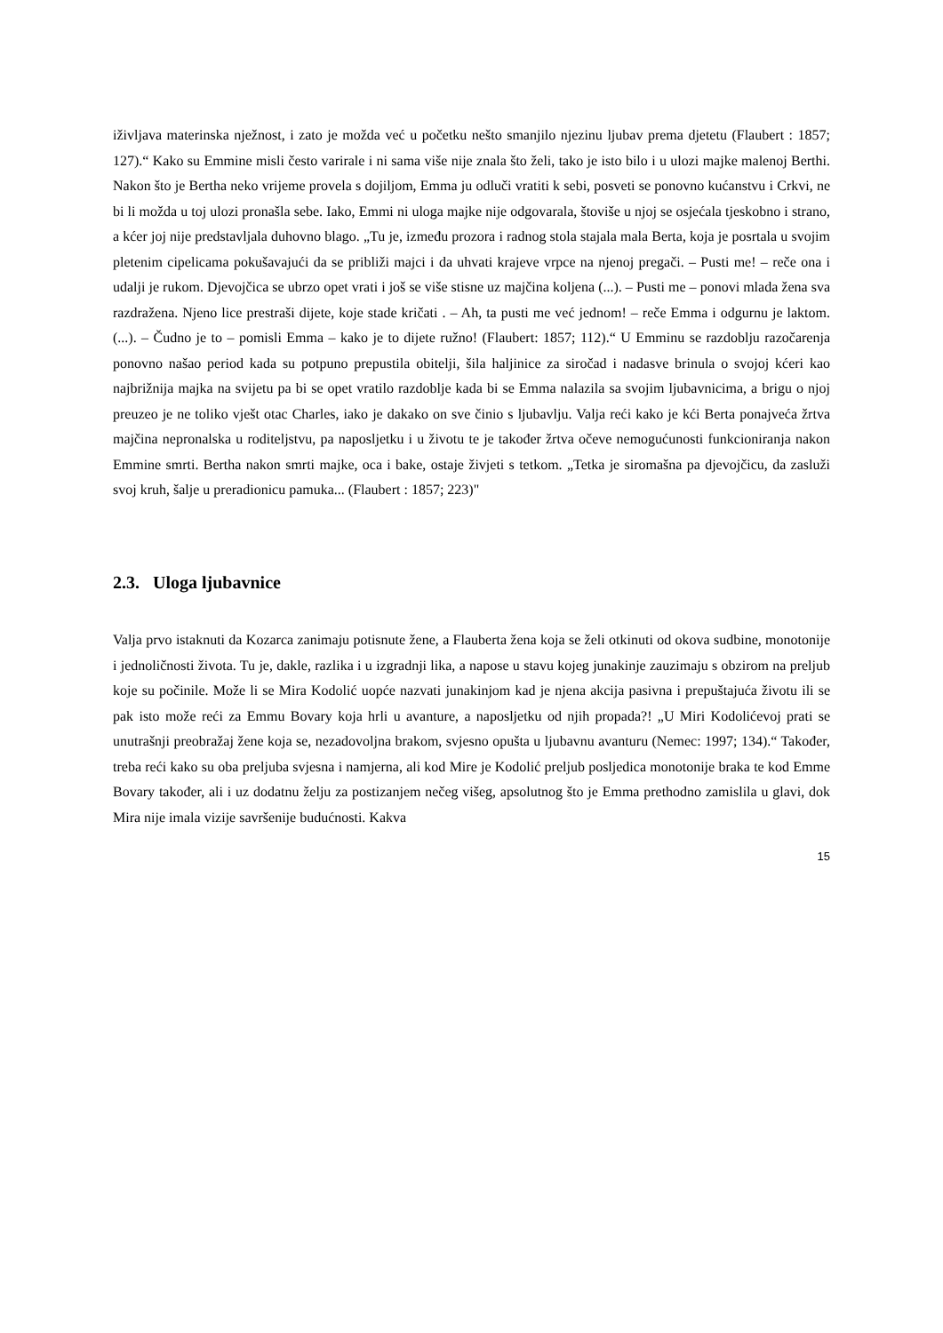iživljava materinska nježnost, i zato je možda već u početku nešto smanjilo njezinu ljubav prema djetetu (Flaubert : 1857; 127).“ Kako su Emmine misli često varirale i ni sama više nije znala što želi, tako je isto bilo i u ulozi majke malenoj Berthi. Nakon što je Bertha neko vrijeme provela s dojiljom, Emma ju odluči vratiti k sebi, posveti se ponovno kućanstvu i Crkvi, ne bi li možda u toj ulozi pronašla sebe. Iako, Emmi ni uloga majke nije odgovarala, štoviše u njoj se osjećala tjeskobno i strano, a kćer joj nije predstavljala duhovno blago. „Tu je, između prozora i radnog stola stajala mala Berta, koja je posrtala u svojim pletenim cipelicama pokušavajući da se približi majci i da uhvati krajeve vrpce na njenoj pregači. – Pusti me! – reče ona i udalji je rukom. Djevojčica se ubrzo opet vrati i još se više stisne uz majčina koljena (...). – Pusti me – ponovi mlada žena sva razdražena. Njeno lice prestraši dijete, koje stade kričati . – Ah, ta pusti me već jednom! – reče Emma i odgurnu je laktom. (...). – Čudno je to – pomisli Emma – kako je to dijete ružno! (Flaubert: 1857; 112).“ U Emminu se razdoblju razočarenja ponovno našao period kada su potpuno prepustila obitelji, šila haljinice za siročad i nadasve brinula o svojoj kćeri kao najbrižnija majka na svijetu pa bi se opet vratilo razdoblje kada bi se Emma nalazila sa svojim ljubavnicima, a brigu o njoj preuzeo je ne toliko vješt otac Charles, iako je dakako on sve činio s ljubavlju. Valja reći kako je kći Berta ponajveća žrtva majčina nepronalska u roditeljstvu, pa naposljetku i u životu te je također žrtva očeve nemogućunosti funkcioniranja nakon Emmine smrti. Bertha nakon smrti majke, oca i bake, ostaje živjeti s tetkom. „Tetka je siromašna pa djevojčicu, da zasluži svoj kruh, šalje u preradionicu pamuka... (Flaubert : 1857; 223)"
2.3. Uloga ljubavnice
Valja prvo istaknuti da Kozarca zanimaju potisnute žene, a Flauberta žena koja se želi otkinuti od okova sudbine, monotonije i jednoličnosti života. Tu je, dakle, razlika i u izgradnji lika, a napose u stavu kojeg junakinje zauzimaju s obzirom na preljub koje su počinile. Može li se Mira Kodolić uopće nazvati junakinjom kad je njena akcija pasivna i prepuštajuća životu ili se pak isto može reći za Emmu Bovary koja hrli u avanture, a naposljetku od njih propada?! „U Miri Kodolićevoj prati se unutrašnji preobražaj žene koja se, nezadovoljna brakom, svjesno opušta u ljubavnu avanturu (Nemec: 1997; 134).“ Također, treba reći kako su oba preljuba svjesna i namjerna, ali kod Mire je Kodolić preljub posljedica monotonije braka te kod Emme Bovary također, ali i uz dodatnu želju za postizanjem nečeg višeg, apsolutnog što je Emma prethodno zamislila u glavi, dok Mira nije imala vizije savršenije budućnosti. Kakva
15